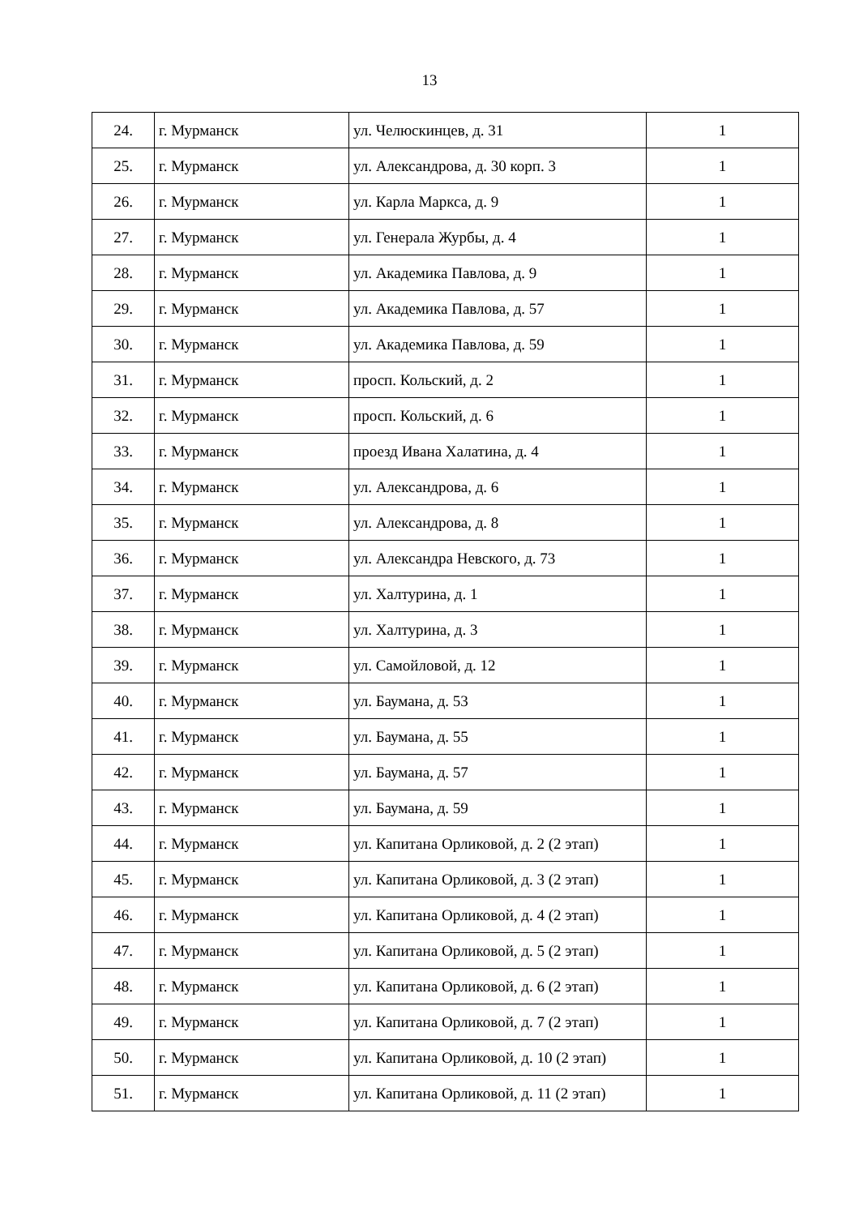13
| 24. | г. Мурманск | ул. Челюскинцев, д. 31 | 1 |
| 25. | г. Мурманск | ул. Александрова, д. 30 корп. 3 | 1 |
| 26. | г. Мурманск | ул. Карла Маркса, д. 9 | 1 |
| 27. | г. Мурманск | ул. Генерала Журбы, д. 4 | 1 |
| 28. | г. Мурманск | ул. Академика Павлова, д. 9 | 1 |
| 29. | г. Мурманск | ул. Академика Павлова, д. 57 | 1 |
| 30. | г. Мурманск | ул. Академика Павлова, д. 59 | 1 |
| 31. | г. Мурманск | просп. Кольский, д. 2 | 1 |
| 32. | г. Мурманск | просп. Кольский, д. 6 | 1 |
| 33. | г. Мурманск | проезд Ивана Халатина, д. 4 | 1 |
| 34. | г. Мурманск | ул. Александрова, д. 6 | 1 |
| 35. | г. Мурманск | ул. Александрова, д. 8 | 1 |
| 36. | г. Мурманск | ул. Александра Невского, д. 73 | 1 |
| 37. | г. Мурманск | ул. Халтурина, д. 1 | 1 |
| 38. | г. Мурманск | ул. Халтурина, д. 3 | 1 |
| 39. | г. Мурманск | ул. Самойловой, д. 12 | 1 |
| 40. | г. Мурманск | ул. Баумана, д. 53 | 1 |
| 41. | г. Мурманск | ул. Баумана, д. 55 | 1 |
| 42. | г. Мурманск | ул. Баумана, д. 57 | 1 |
| 43. | г. Мурманск | ул. Баумана, д. 59 | 1 |
| 44. | г. Мурманск | ул. Капитана Орликовой, д. 2 (2 этап) | 1 |
| 45. | г. Мурманск | ул. Капитана Орликовой, д. 3 (2 этап) | 1 |
| 46. | г. Мурманск | ул. Капитана Орликовой, д. 4 (2 этап) | 1 |
| 47. | г. Мурманск | ул. Капитана Орликовой, д. 5 (2 этап) | 1 |
| 48. | г. Мурманск | ул. Капитана Орликовой, д. 6 (2 этап) | 1 |
| 49. | г. Мурманск | ул. Капитана Орликовой, д. 7 (2 этап) | 1 |
| 50. | г. Мурманск | ул. Капитана Орликовой, д. 10 (2 этап) | 1 |
| 51. | г. Мурманск | ул. Капитана Орликовой, д. 11 (2 этап) | 1 |